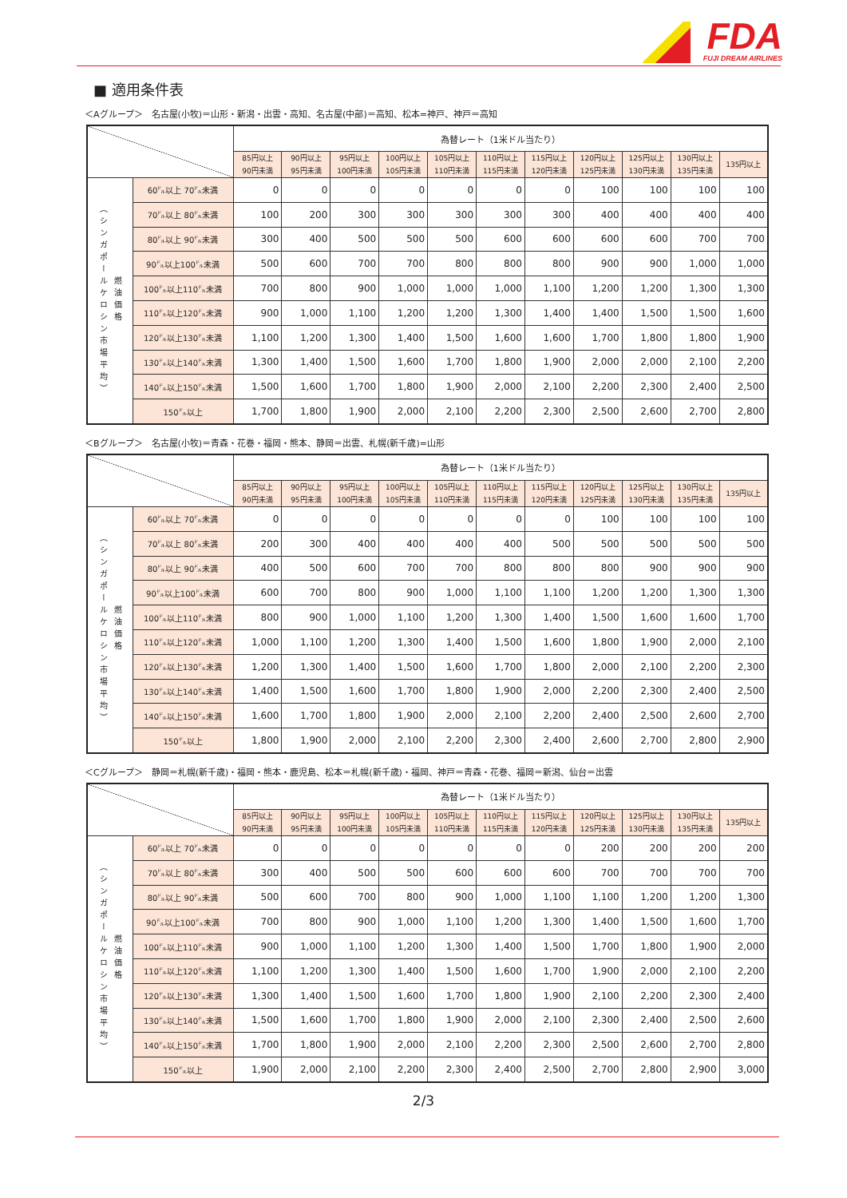FDA
FUJI DREAM AIRLINES
■ 適用条件表
＜Aグループ＞　名古屋(小牧)＝山形・新潟・出雲・高知、名古屋(中部)＝高知、松本=神戸、神戸＝高知
| | | 為替レート（1米ドル当たり） | | | | | | | | | | |
| --- | --- | --- | --- | --- | --- | --- | --- | --- | --- | --- | --- | --- |
| | | 85円以上 90円未満 | 90円以上 95円未満 | 95円以上 100円未満 | 100円以上 105円未満 | 105円以上 110円未満 | 110円以上 115円未満 | 115円以上 120円未満 | 120円以上 125円未満 | 125円以上 130円未満 | 130円以上 135円未満 | 135円以上 |
| （シンガポールケロシン市場平均） 燃油価格 | 60㌦以上 70㌦未満 | 0 | 0 | 0 | 0 | 0 | 0 | 0 | 100 | 100 | 100 | 100 |
| | 70㌦以上 80㌦未満 | 100 | 200 | 300 | 300 | 300 | 300 | 300 | 400 | 400 | 400 | 400 |
| | 80㌦以上 90㌦未満 | 300 | 400 | 500 | 500 | 500 | 600 | 600 | 600 | 600 | 700 | 700 |
| | 90㌦以上100㌦未満 | 500 | 600 | 700 | 700 | 800 | 800 | 800 | 900 | 900 | 1,000 | 1,000 |
| | 100㌦以上110㌦未満 | 700 | 800 | 900 | 1,000 | 1,000 | 1,000 | 1,100 | 1,200 | 1,200 | 1,300 | 1,300 |
| | 110㌦以上120㌦未満 | 900 | 1,000 | 1,100 | 1,200 | 1,200 | 1,300 | 1,400 | 1,400 | 1,500 | 1,500 | 1,600 |
| | 120㌦以上130㌦未満 | 1,100 | 1,200 | 1,300 | 1,400 | 1,500 | 1,600 | 1,600 | 1,700 | 1,800 | 1,800 | 1,900 |
| | 130㌦以上140㌦未満 | 1,300 | 1,400 | 1,500 | 1,600 | 1,700 | 1,800 | 1,900 | 2,000 | 2,000 | 2,100 | 2,200 |
| | 140㌦以上150㌦未満 | 1,500 | 1,600 | 1,700 | 1,800 | 1,900 | 2,000 | 2,100 | 2,200 | 2,300 | 2,400 | 2,500 |
| | 150㌦以上 | 1,700 | 1,800 | 1,900 | 2,000 | 2,100 | 2,200 | 2,300 | 2,500 | 2,600 | 2,700 | 2,800 |
＜Bグループ＞　名古屋(小牧)＝青森・花巻・福岡・熊本、静岡＝出雲、札幌(新千歳)=山形
| | | 為替レート（1米ドル当たり） | | | | | | | | | | |
| --- | --- | --- | --- | --- | --- | --- | --- | --- | --- | --- | --- | --- |
| | | 85円以上 90円未満 | 90円以上 95円未満 | 95円以上 100円未満 | 100円以上 105円未満 | 105円以上 110円未満 | 110円以上 115円未満 | 115円以上 120円未満 | 120円以上 125円未満 | 125円以上 130円未満 | 130円以上 135円未満 | 135円以上 |
| （シンガポールケロシン市場平均） 燃油価格 | 60㌦以上 70㌦未満 | 0 | 0 | 0 | 0 | 0 | 0 | 0 | 100 | 100 | 100 | 100 |
| | 70㌦以上 80㌦未満 | 200 | 300 | 400 | 400 | 400 | 400 | 500 | 500 | 500 | 500 | 500 |
| | 80㌦以上 90㌦未満 | 400 | 500 | 600 | 700 | 700 | 800 | 800 | 800 | 900 | 900 | 900 |
| | 90㌦以上100㌦未満 | 600 | 700 | 800 | 900 | 1,000 | 1,100 | 1,100 | 1,200 | 1,200 | 1,300 | 1,300 |
| | 100㌦以上110㌦未満 | 800 | 900 | 1,000 | 1,100 | 1,200 | 1,300 | 1,400 | 1,500 | 1,600 | 1,600 | 1,700 |
| | 110㌦以上120㌦未満 | 1,000 | 1,100 | 1,200 | 1,300 | 1,400 | 1,500 | 1,600 | 1,800 | 1,900 | 2,000 | 2,100 |
| | 120㌦以上130㌦未満 | 1,200 | 1,300 | 1,400 | 1,500 | 1,600 | 1,700 | 1,800 | 2,000 | 2,100 | 2,200 | 2,300 |
| | 130㌦以上140㌦未満 | 1,400 | 1,500 | 1,600 | 1,700 | 1,800 | 1,900 | 2,000 | 2,200 | 2,300 | 2,400 | 2,500 |
| | 140㌦以上150㌦未満 | 1,600 | 1,700 | 1,800 | 1,900 | 2,000 | 2,100 | 2,200 | 2,400 | 2,500 | 2,600 | 2,700 |
| | 150㌦以上 | 1,800 | 1,900 | 2,000 | 2,100 | 2,200 | 2,300 | 2,400 | 2,600 | 2,700 | 2,800 | 2,900 |
＜Cグループ＞　静岡＝札幌(新千歳)・福岡・熊本・鹿児島、松本＝札幌(新千歳)・福岡、神戸＝青森・花巻、福岡＝新潟、仙台＝出雲
| | | 為替レート（1米ドル当たり） | | | | | | | | | | |
| --- | --- | --- | --- | --- | --- | --- | --- | --- | --- | --- | --- | --- |
| | | 85円以上 90円未満 | 90円以上 95円未満 | 95円以上 100円未満 | 100円以上 105円未満 | 105円以上 110円未満 | 110円以上 115円未満 | 115円以上 120円未満 | 120円以上 125円未満 | 125円以上 130円未満 | 130円以上 135円未満 | 135円以上 |
| （シンガポールケロシン市場平均） 燃油価格 | 60㌦以上 70㌦未満 | 0 | 0 | 0 | 0 | 0 | 0 | 0 | 200 | 200 | 200 | 200 |
| | 70㌦以上 80㌦未満 | 300 | 400 | 500 | 500 | 600 | 600 | 600 | 700 | 700 | 700 | 700 |
| | 80㌦以上 90㌦未満 | 500 | 600 | 700 | 800 | 900 | 1,000 | 1,100 | 1,100 | 1,200 | 1,200 | 1,300 |
| | 90㌦以上100㌦未満 | 700 | 800 | 900 | 1,000 | 1,100 | 1,200 | 1,300 | 1,400 | 1,500 | 1,600 | 1,700 |
| | 100㌦以上110㌦未満 | 900 | 1,000 | 1,100 | 1,200 | 1,300 | 1,400 | 1,500 | 1,700 | 1,800 | 1,900 | 2,000 |
| | 110㌦以上120㌦未満 | 1,100 | 1,200 | 1,300 | 1,400 | 1,500 | 1,600 | 1,700 | 1,900 | 2,000 | 2,100 | 2,200 |
| | 120㌦以上130㌦未満 | 1,300 | 1,400 | 1,500 | 1,600 | 1,700 | 1,800 | 1,900 | 2,100 | 2,200 | 2,300 | 2,400 |
| | 130㌦以上140㌦未満 | 1,500 | 1,600 | 1,700 | 1,800 | 1,900 | 2,000 | 2,100 | 2,300 | 2,400 | 2,500 | 2,600 |
| | 140㌦以上150㌦未満 | 1,700 | 1,800 | 1,900 | 2,000 | 2,100 | 2,200 | 2,300 | 2,500 | 2,600 | 2,700 | 2,800 |
| | 150㌦以上 | 1,900 | 2,000 | 2,100 | 2,200 | 2,300 | 2,400 | 2,500 | 2,700 | 2,800 | 2,900 | 3,000 |
2/3